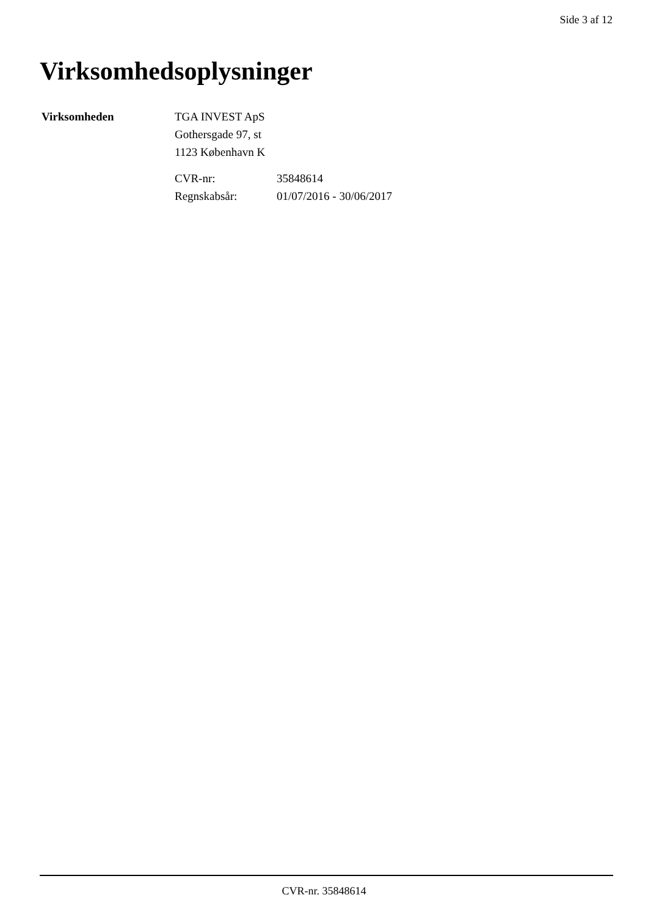Side 3 af 12
Virksomhedsoplysninger
Virksomheden TGA INVEST ApS
Gothersgade 97, st
1123 København K
CVR-nr:
Regnskabsår:
35848614
01/07/2016 - 30/06/2017
CVR-nr. 35848614